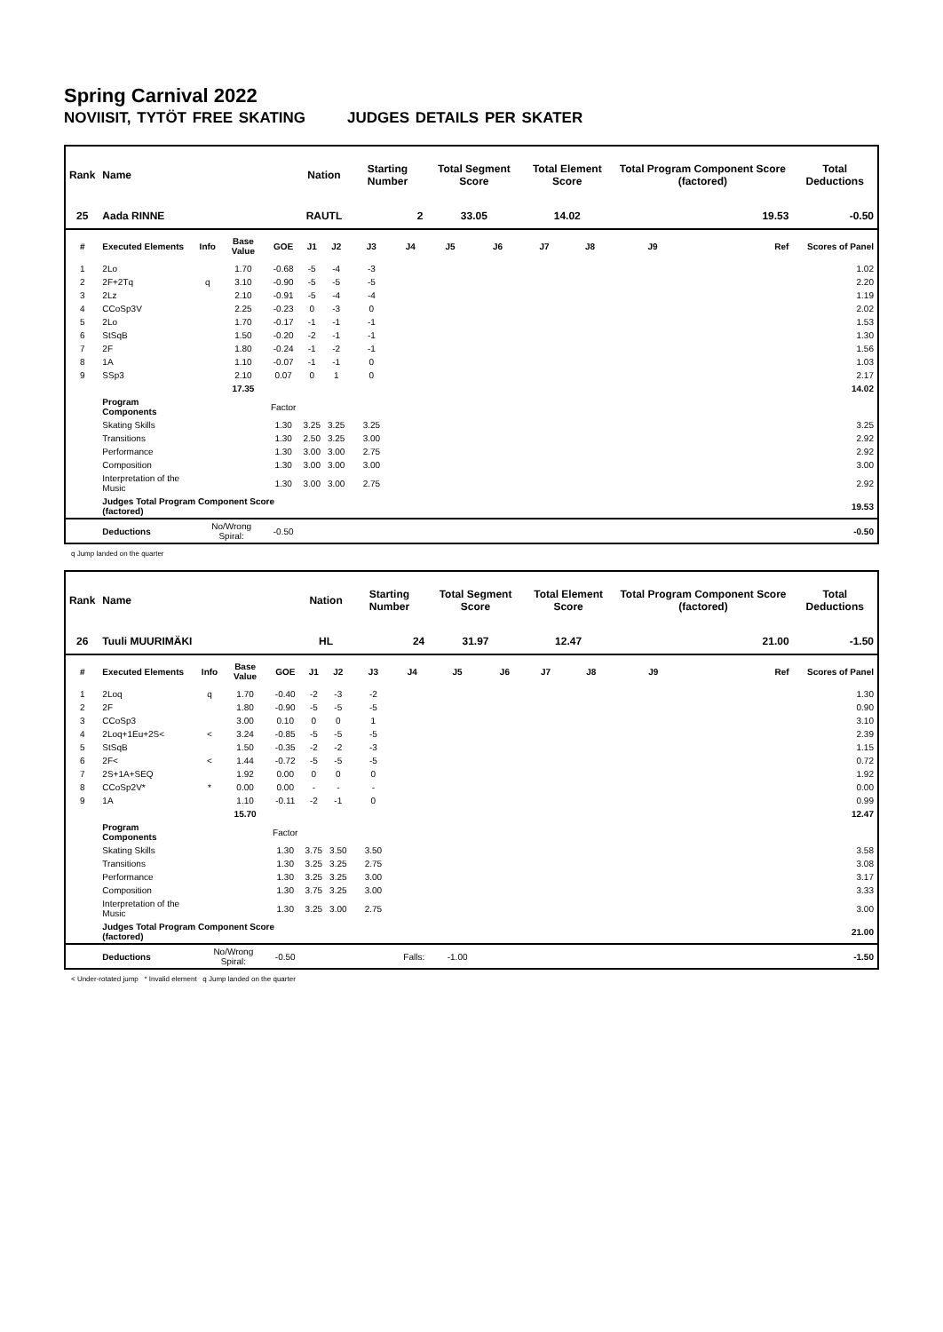Spring Carnival 2022
NOVIISIT, TYTÖT FREE SKATING JUDGES DETAILS PER SKATER
| Rank | Name | | | | Nation | | Starting Number | | Total Segment Score | | Total Element Score | | Total Program Component Score (factored) | | Total Deductions |
| --- | --- | --- | --- | --- | --- | --- | --- | --- | --- | --- | --- | --- | --- | --- | --- |
| 25 | Aada RINNE | | | | RAUTL | | 2 | | 33.05 | | 14.02 | | 19.53 | | -0.50 |
| # | Executed Elements | Info | Base Value | GOE | J1 | J2 | J3 | J4 | J5 | J6 | J7 | J8 | J9 | Ref | Scores of Panel |
| 1 | 2Lo | | 1.70 | -0.68 | -5 | -4 | -3 | | | | | | | | 1.02 |
| 2 | 2F+2Tq | q | 3.10 | -0.90 | -5 | -5 | -5 | | | | | | | | 2.20 |
| 3 | 2Lz | | 2.10 | -0.91 | -5 | -4 | -4 | | | | | | | | 1.19 |
| 4 | CCoSp3V | | 2.25 | -0.23 | 0 | -3 | 0 | | | | | | | | 2.02 |
| 5 | 2Lo | | 1.70 | -0.17 | -1 | -1 | -1 | | | | | | | | 1.53 |
| 6 | StSqB | | 1.50 | -0.20 | -2 | -1 | -1 | | | | | | | | 1.30 |
| 7 | 2F | | 1.80 | -0.24 | -1 | -2 | -1 | | | | | | | | 1.56 |
| 8 | 1A | | 1.10 | -0.07 | -1 | -1 | 0 | | | | | | | | 1.03 |
| 9 | SSp3 | | 2.10 | 0.07 | 0 | 1 | 0 | | | | | | | | 2.17 |
| | | | 17.35 | | | | | | | | | | | | 14.02 |
| | Program Components | | | Factor | | | | | | | | | | | |
| | Skating Skills | | | 1.30 | 3.25 | 3.25 | 3.25 | | | | | | | | 3.25 |
| | Transitions | | | 1.30 | 2.50 | 3.25 | 3.00 | | | | | | | | 2.92 |
| | Performance | | | 1.30 | 3.00 | 3.00 | 2.75 | | | | | | | | 2.92 |
| | Composition | | | 1.30 | 3.00 | 3.00 | 3.00 | | | | | | | | 3.00 |
| | Interpretation of the Music | | | 1.30 | 3.00 | 3.00 | 2.75 | | | | | | | | 2.92 |
| | Judges Total Program Component Score (factored) | | | | | | | | | | | | | | 19.53 |
| | Deductions | No/Wrong Spiral: | | -0.50 | | | | | | | | | | | -0.50 |
q Jump landed on the quarter
| Rank | Name | | | | Nation | | Starting Number | | Total Segment Score | | Total Element Score | | Total Program Component Score (factored) | | Total Deductions |
| --- | --- | --- | --- | --- | --- | --- | --- | --- | --- | --- | --- | --- | --- | --- | --- |
| 26 | Tuuli MUURIMÄKI | | | | HL | | 24 | | 31.97 | | 12.47 | | 21.00 | | -1.50 |
| # | Executed Elements | Info | Base Value | GOE | J1 | J2 | J3 | J4 | J5 | J6 | J7 | J8 | J9 | Ref | Scores of Panel |
| 1 | 2Loq | q | 1.70 | -0.40 | -2 | -3 | -2 | | | | | | | | 1.30 |
| 2 | 2F | | 1.80 | -0.90 | -5 | -5 | -5 | | | | | | | | 0.90 |
| 3 | CCoSp3 | | 3.00 | 0.10 | 0 | 0 | 1 | | | | | | | | 3.10 |
| 4 | 2Loq+1Eu+2S< | < | 3.24 | -0.85 | -5 | -5 | -5 | | | | | | | | 2.39 |
| 5 | StSqB | | 1.50 | -0.35 | -2 | -2 | -3 | | | | | | | | 1.15 |
| 6 | 2F< | < | 1.44 | -0.72 | -5 | -5 | -5 | | | | | | | | 0.72 |
| 7 | 2S+1A+SEQ | | 1.92 | 0.00 | 0 | 0 | 0 | | | | | | | | 1.92 |
| 8 | CCoSp2V* | * | 0.00 | 0.00 | - | - | - | | | | | | | | 0.00 |
| 9 | 1A | | 1.10 | -0.11 | -2 | -1 | 0 | | | | | | | | 0.99 |
| | | | 15.70 | | | | | | | | | | | | 12.47 |
| | Program Components | | | Factor | | | | | | | | | | | |
| | Skating Skills | | | 1.30 | 3.75 | 3.50 | 3.50 | | | | | | | | 3.58 |
| | Transitions | | | 1.30 | 3.25 | 3.25 | 2.75 | | | | | | | | 3.08 |
| | Performance | | | 1.30 | 3.25 | 3.25 | 3.00 | | | | | | | | 3.17 |
| | Composition | | | 1.30 | 3.75 | 3.25 | 3.00 | | | | | | | | 3.33 |
| | Interpretation of the Music | | | 1.30 | 3.25 | 3.00 | 2.75 | | | | | | | | 3.00 |
| | Judges Total Program Component Score (factored) | | | | | | | | | | | | | | 21.00 |
| | Deductions | No/Wrong Spiral: | | -0.50 | | | Falls: | | -1.00 | | | | | | -1.50 |
< Under-rotated jump * Invalid element q Jump landed on the quarter